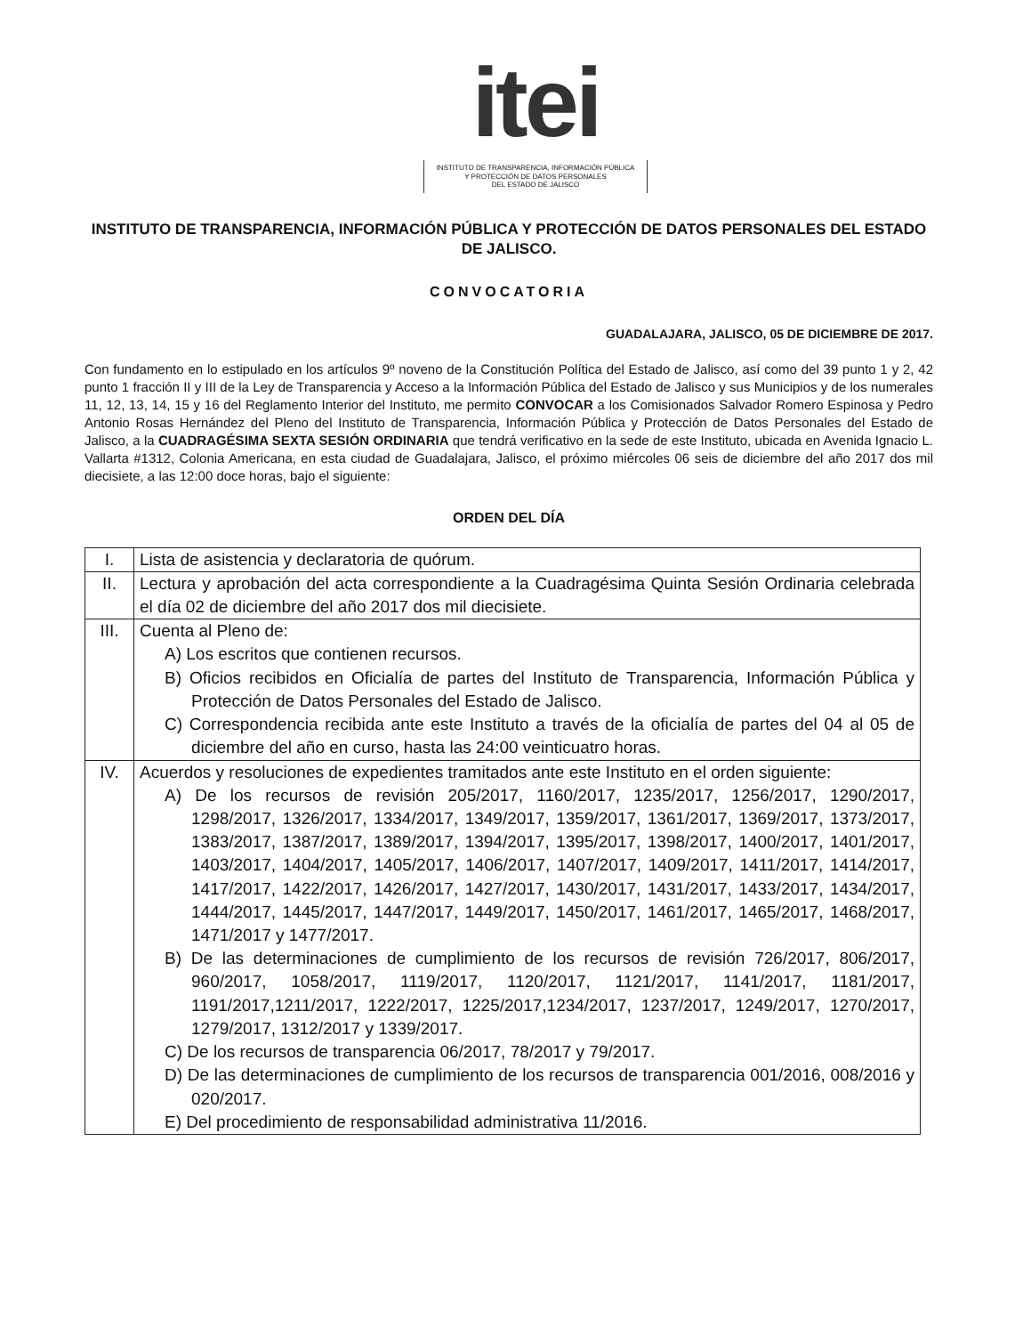itei
INSTITUTO DE TRANSPARENCIA, INFORMACIÓN PÚBLICA
Y PROTECCIÓN DE DATOS PERSONALES
DEL ESTADO DE JALISCO
INSTITUTO DE TRANSPARENCIA, INFORMACIÓN PÚBLICA Y PROTECCIÓN DE DATOS PERSONALES DEL ESTADO DE JALISCO.
CONVOCATORIA
GUADALAJARA, JALISCO, 05 DE DICIEMBRE DE 2017.
Con fundamento en lo estipulado en los artículos 9º noveno de la Constitución Política del Estado de Jalisco, así como del 39 punto 1 y 2, 42 punto 1 fracción II y III de la Ley de Transparencia y Acceso a la Información Pública del Estado de Jalisco y sus Municipios y de los numerales 11, 12, 13, 14, 15 y 16 del Reglamento Interior del Instituto, me permito CONVOCAR a los Comisionados Salvador Romero Espinosa y Pedro Antonio Rosas Hernández del Pleno del Instituto de Transparencia, Información Pública y Protección de Datos Personales del Estado de Jalisco, a la CUADRAGÉSIMA SEXTA SESIÓN ORDINARIA que tendrá verificativo en la sede de este Instituto, ubicada en Avenida Ignacio L. Vallarta #1312, Colonia Americana, en esta ciudad de Guadalajara, Jalisco, el próximo miércoles 06 seis de diciembre del año 2017 dos mil diecisiete, a las 12:00 doce horas, bajo el siguiente:
ORDEN DEL DÍA
| I. | Lista de asistencia y declaratoria de quórum. |
| II. | Lectura y aprobación del acta correspondiente a la Cuadragésima Quinta Sesión Ordinaria celebrada el día 02 de diciembre del año 2017 dos mil diecisiete. |
| III. | Cuenta al Pleno de: A) Los escritos que contienen recursos. B) Oficios recibidos en Oficialía de partes del Instituto de Transparencia, Información Pública y Protección de Datos Personales del Estado de Jalisco. C) Correspondencia recibida ante este Instituto a través de la oficialía de partes del 04 al 05 de diciembre del año en curso, hasta las 24:00 veinticuatro horas. |
| IV. | Acuerdos y resoluciones de expedientes tramitados ante este Instituto en el orden siguiente: A) De los recursos de revisión 205/2017, 1160/2017, 1235/2017, 1256/2017, 1290/2017, 1298/2017, 1326/2017, 1334/2017, 1349/2017, 1359/2017, 1361/2017, 1369/2017, 1373/2017, 1383/2017, 1387/2017, 1389/2017, 1394/2017, 1395/2017, 1398/2017, 1400/2017, 1401/2017, 1403/2017, 1404/2017, 1405/2017, 1406/2017, 1407/2017, 1409/2017, 1411/2017, 1414/2017, 1417/2017, 1422/2017, 1426/2017, 1427/2017, 1430/2017, 1431/2017, 1433/2017, 1434/2017, 1444/2017, 1445/2017, 1447/2017, 1449/2017, 1450/2017, 1461/2017, 1465/2017, 1468/2017, 1471/2017 y 1477/2017. B) De las determinaciones de cumplimiento de los recursos de revisión 726/2017, 806/2017, 960/2017, 1058/2017, 1119/2017, 1120/2017, 1121/2017, 1141/2017, 1181/2017, 1191/2017,1211/2017, 1222/2017, 1225/2017,1234/2017, 1237/2017, 1249/2017, 1270/2017, 1279/2017, 1312/2017 y 1339/2017. C) De los recursos de transparencia 06/2017, 78/2017 y 79/2017. D) De las determinaciones de cumplimiento de los recursos de transparencia 001/2016, 008/2016 y 020/2017. E) Del procedimiento de responsabilidad administrativa 11/2016. |